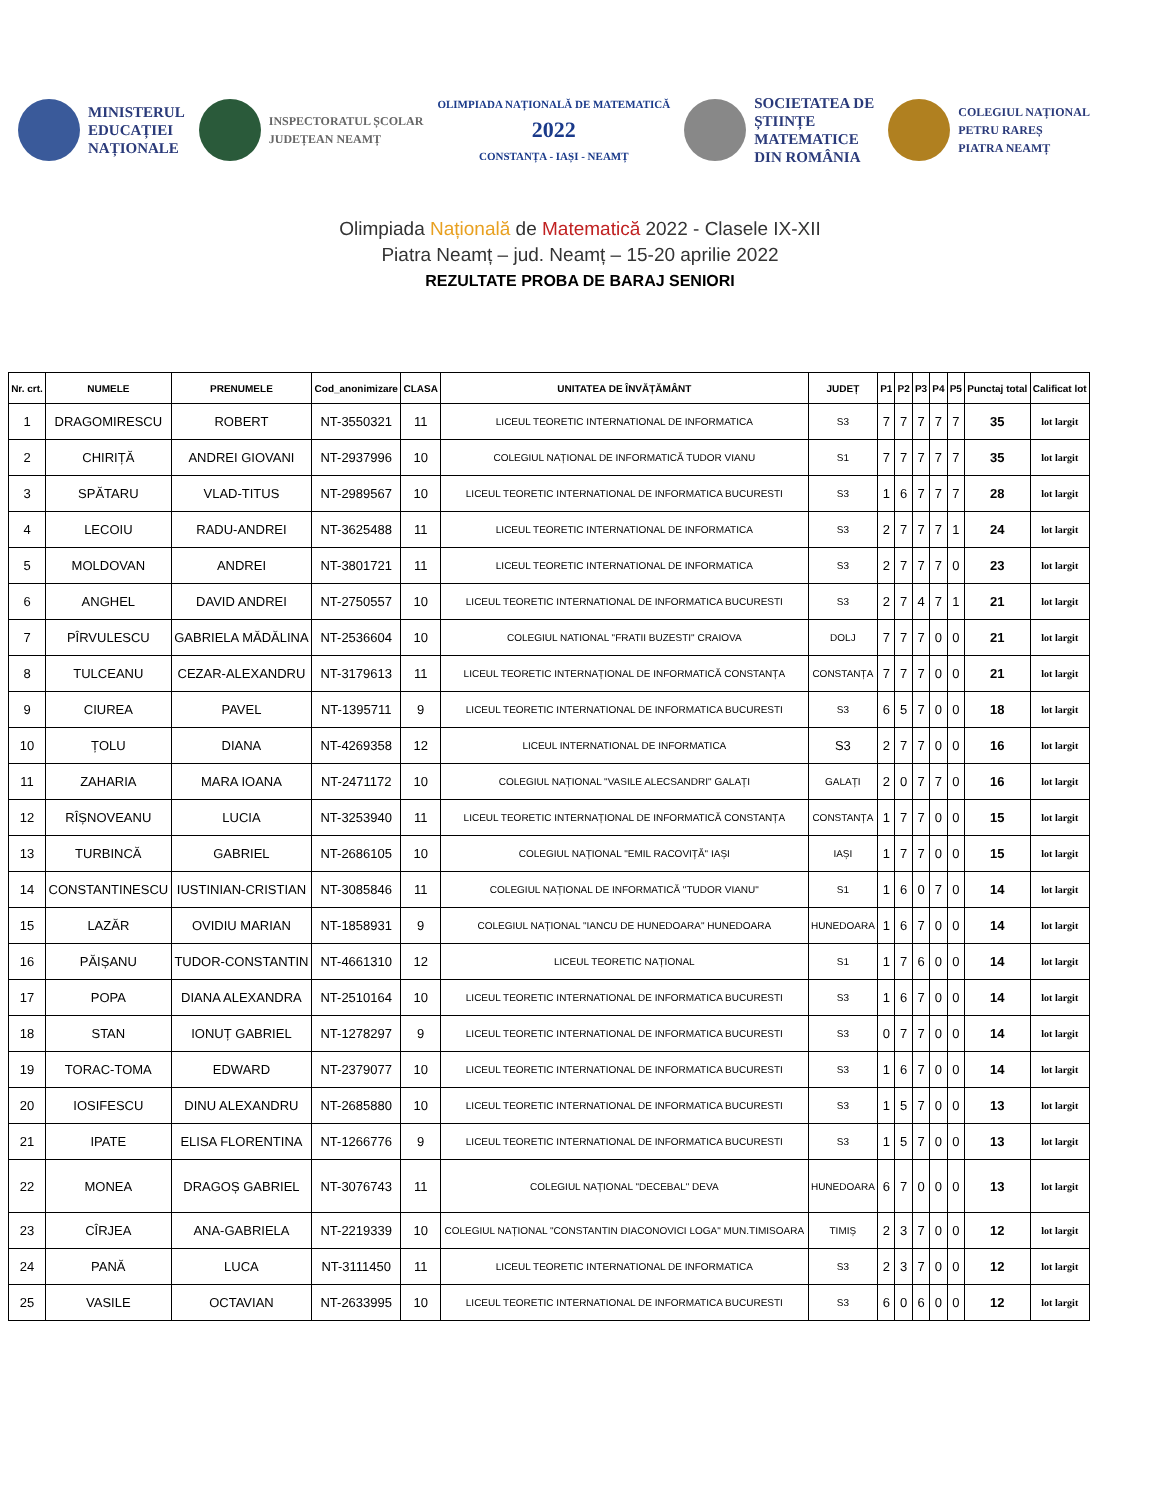MINISTERUL
EDUCAȚIEI
NAȚIONALE
INSPECTORATUL ȘCOLAR
JUDEȚEAN NEAMȚ
OLIMPIADA NAȚIONALĂ DE MATEMATICĂ
2022
CONSTANȚA - IAȘI - NEAMȚ
SOCIETATEA DE
ȘTIINȚE
MATEMATICE
DIN ROMÂNIA
COLEGIUL NAȚIONAL
PETRU RAREȘ
PIATRA NEAMȚ
Olimpiada Națională de Matematică 2022 - Clasele IX-XII
Piatra Neamț – jud. Neamț – 15-20 aprilie 2022
REZULTATE PROBA DE BARAJ SENIORI
| Nr. crt. | NUMELE | PRENUMELE | Cod_anonimizare | CLASA | UNITATEA DE ÎNVĂȚĂMÂNT | JUDEȚ | P1 | P2 | P3 | P4 | P5 | Punctaj total | Calificat lot |
| --- | --- | --- | --- | --- | --- | --- | --- | --- | --- | --- | --- | --- | --- |
| 1 | DRAGOMIRESCU | ROBERT | NT-3550321 | 11 | LICEUL TEORETIC INTERNATIONAL DE INFORMATICA | S3 | 7 | 7 | 7 | 7 | 7 | 35 | lot largit |
| 2 | CHIRIȚĂ | ANDREI GIOVANI | NT-2937996 | 10 | COLEGIUL NAȚIONAL DE INFORMATICĂ TUDOR VIANU | S1 | 7 | 7 | 7 | 7 | 7 | 35 | lot largit |
| 3 | SPĂTARU | VLAD-TITUS | NT-2989567 | 10 | LICEUL TEORETIC INTERNATIONAL DE INFORMATICA BUCURESTI | S3 | 1 | 6 | 7 | 7 | 7 | 28 | lot largit |
| 4 | LECOIU | RADU-ANDREI | NT-3625488 | 11 | LICEUL TEORETIC INTERNATIONAL DE INFORMATICA | S3 | 2 | 7 | 7 | 7 | 1 | 24 | lot largit |
| 5 | MOLDOVAN | ANDREI | NT-3801721 | 11 | LICEUL TEORETIC INTERNATIONAL DE INFORMATICA | S3 | 2 | 7 | 7 | 7 | 0 | 23 | lot largit |
| 6 | ANGHEL | DAVID ANDREI | NT-2750557 | 10 | LICEUL TEORETIC INTERNATIONAL DE INFORMATICA BUCURESTI | S3 | 2 | 7 | 4 | 7 | 1 | 21 | lot largit |
| 7 | PÎRVULESCU | GABRIELA MĂDĂLINA | NT-2536604 | 10 | COLEGIUL NATIONAL "FRATII BUZESTI" CRAIOVA | DOLJ | 7 | 7 | 7 | 0 | 0 | 21 | lot largit |
| 8 | TULCEANU | CEZAR-ALEXANDRU | NT-3179613 | 11 | LICEUL TEORETIC INTERNAȚIONAL DE INFORMATICĂ CONSTANȚA | CONSTANȚA | 7 | 7 | 7 | 0 | 0 | 21 | lot largit |
| 9 | CIUREA | PAVEL | NT-1395711 | 9 | LICEUL TEORETIC INTERNATIONAL DE INFORMATICA BUCURESTI | S3 | 6 | 5 | 7 | 0 | 0 | 18 | lot largit |
| 10 | ȚOLU | DIANA | NT-4269358 | 12 | LICEUL INTERNATIONAL DE INFORMATICA | S3 | 2 | 7 | 7 | 0 | 0 | 16 | lot largit |
| 11 | ZAHARIA | MARA IOANA | NT-2471172 | 10 | COLEGIUL NAȚIONAL "VASILE ALECSANDRI" GALAȚI | GALAȚI | 2 | 0 | 7 | 7 | 0 | 16 | lot largit |
| 12 | RÎȘNOVEANU | LUCIA | NT-3253940 | 11 | LICEUL TEORETIC INTERNAȚIONAL DE INFORMATICĂ CONSTANȚA | CONSTANȚA | 1 | 7 | 7 | 0 | 0 | 15 | lot largit |
| 13 | TURBINCĂ | GABRIEL | NT-2686105 | 10 | COLEGIUL NAȚIONAL "EMIL RACOVIȚĂ" IAȘI | IAȘI | 1 | 7 | 7 | 0 | 0 | 15 | lot largit |
| 14 | CONSTANTINESCU | IUSTINIAN-CRISTIAN | NT-3085846 | 11 | COLEGIUL NAȚIONAL DE INFORMATICĂ "TUDOR VIANU" | S1 | 1 | 6 | 0 | 7 | 0 | 14 | lot largit |
| 15 | LAZĂR | OVIDIU MARIAN | NT-1858931 | 9 | COLEGIUL NAȚIONAL "IANCU DE HUNEDOARA" HUNEDOARA | HUNEDOARA | 1 | 6 | 7 | 0 | 0 | 14 | lot largit |
| 16 | PĂIȘANU | TUDOR-CONSTANTIN | NT-4661310 | 12 | LICEUL TEORETIC NAȚIONAL | S1 | 1 | 7 | 6 | 0 | 0 | 14 | lot largit |
| 17 | POPA | DIANA ALEXANDRA | NT-2510164 | 10 | LICEUL TEORETIC INTERNATIONAL DE INFORMATICA BUCURESTI | S3 | 1 | 6 | 7 | 0 | 0 | 14 | lot largit |
| 18 | STAN | IONUȚ GABRIEL | NT-1278297 | 9 | LICEUL TEORETIC INTERNATIONAL DE INFORMATICA BUCURESTI | S3 | 0 | 7 | 7 | 0 | 0 | 14 | lot largit |
| 19 | TORAC-TOMA | EDWARD | NT-2379077 | 10 | LICEUL TEORETIC INTERNATIONAL DE INFORMATICA BUCURESTI | S3 | 1 | 6 | 7 | 0 | 0 | 14 | lot largit |
| 20 | IOSIFESCU | DINU ALEXANDRU | NT-2685880 | 10 | LICEUL TEORETIC INTERNATIONAL DE INFORMATICA BUCURESTI | S3 | 1 | 5 | 7 | 0 | 0 | 13 | lot largit |
| 21 | IPATE | ELISA FLORENTINA | NT-1266776 | 9 | LICEUL TEORETIC INTERNATIONAL DE INFORMATICA BUCURESTI | S3 | 1 | 5 | 7 | 0 | 0 | 13 | lot largit |
| 22 | MONEA | DRAGOȘ GABRIEL | NT-3076743 | 11 | COLEGIUL NAȚIONAL "DECEBAL" DEVA | HUNEDOARA | 6 | 7 | 0 | 0 | 0 | 13 | lot largit |
| 23 | CÎRJEA | ANA-GABRIELA | NT-2219339 | 10 | COLEGIUL NAȚIONAL "CONSTANTIN DIACONOVICI LOGA" MUN.TIMISOARA | TIMIȘ | 2 | 3 | 7 | 0 | 0 | 12 | lot largit |
| 24 | PANĂ | LUCA | NT-3111450 | 11 | LICEUL TEORETIC INTERNATIONAL DE INFORMATICA | S3 | 2 | 3 | 7 | 0 | 0 | 12 | lot largit |
| 25 | VASILE | OCTAVIAN | NT-2633995 | 10 | LICEUL TEORETIC INTERNATIONAL DE INFORMATICA BUCURESTI | S3 | 6 | 0 | 6 | 0 | 0 | 12 | lot largit |